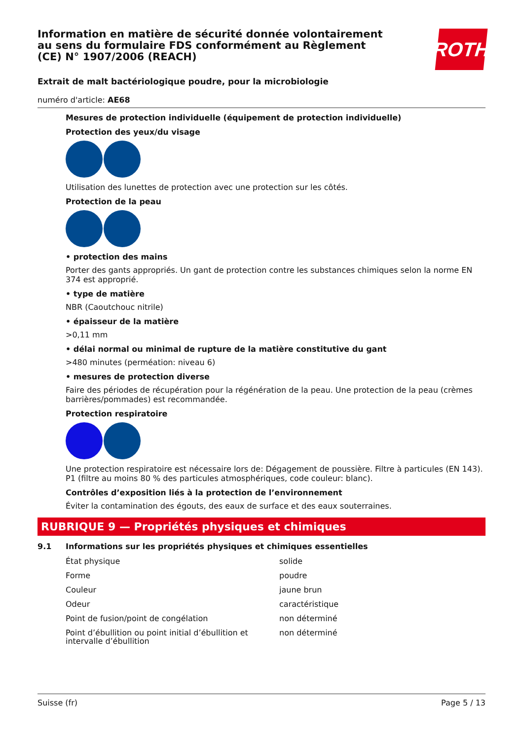ROTH
Information en matière de sécurité donnée volontairement au sens du formulaire FDS conformément au Règlement (CE) N° 1907/2006 (REACH)
Extrait de malt bactériologique poudre, pour la microbiologie
numéro d'article: AE68
Mesures de protection individuelle (équipement de protection individuelle)
Protection des yeux/du visage
Utilisation des lunettes de protection avec une protection sur les côtés.
Protection de la peau
• protection des mains
Porter des gants appropriés. Un gant de protection contre les substances chimiques selon la norme EN 374 est approprié.
• type de matière
NBR (Caoutchouc nitrile)
• épaisseur de la matière
>0,11 mm
• délai normal ou minimal de rupture de la matière constitutive du gant
>480 minutes (perméation: niveau 6)
• mesures de protection diverse
Faire des périodes de récupération pour la régénération de la peau. Une protection de la peau (crèmes barrières/pommades) est recommandée.
Protection respiratoire
Une protection respiratoire est nécessaire lors de: Dégagement de poussière. Filtre à particules (EN 143). P1 (filtre au moins 80 % des particules atmosphériques, code couleur: blanc).
Contrôles d’exposition liés à la protection de l’environnement
Éviter la contamination des égouts, des eaux de surface et des eaux souterraines.
RUBRIQUE 9 — Propriétés physiques et chimiques
9.1 Informations sur les propriétés physiques et chimiques essentielles
| État physique | solide |
| Forme | poudre |
| Couleur | jaune brun |
| Odeur | caractéristique |
| Point de fusion/point de congélation | non déterminé |
| Point d’ébullition ou point initial d’ébullition et intervalle d’ébullition | non déterminé |
Suisse (fr) Page 5 / 13